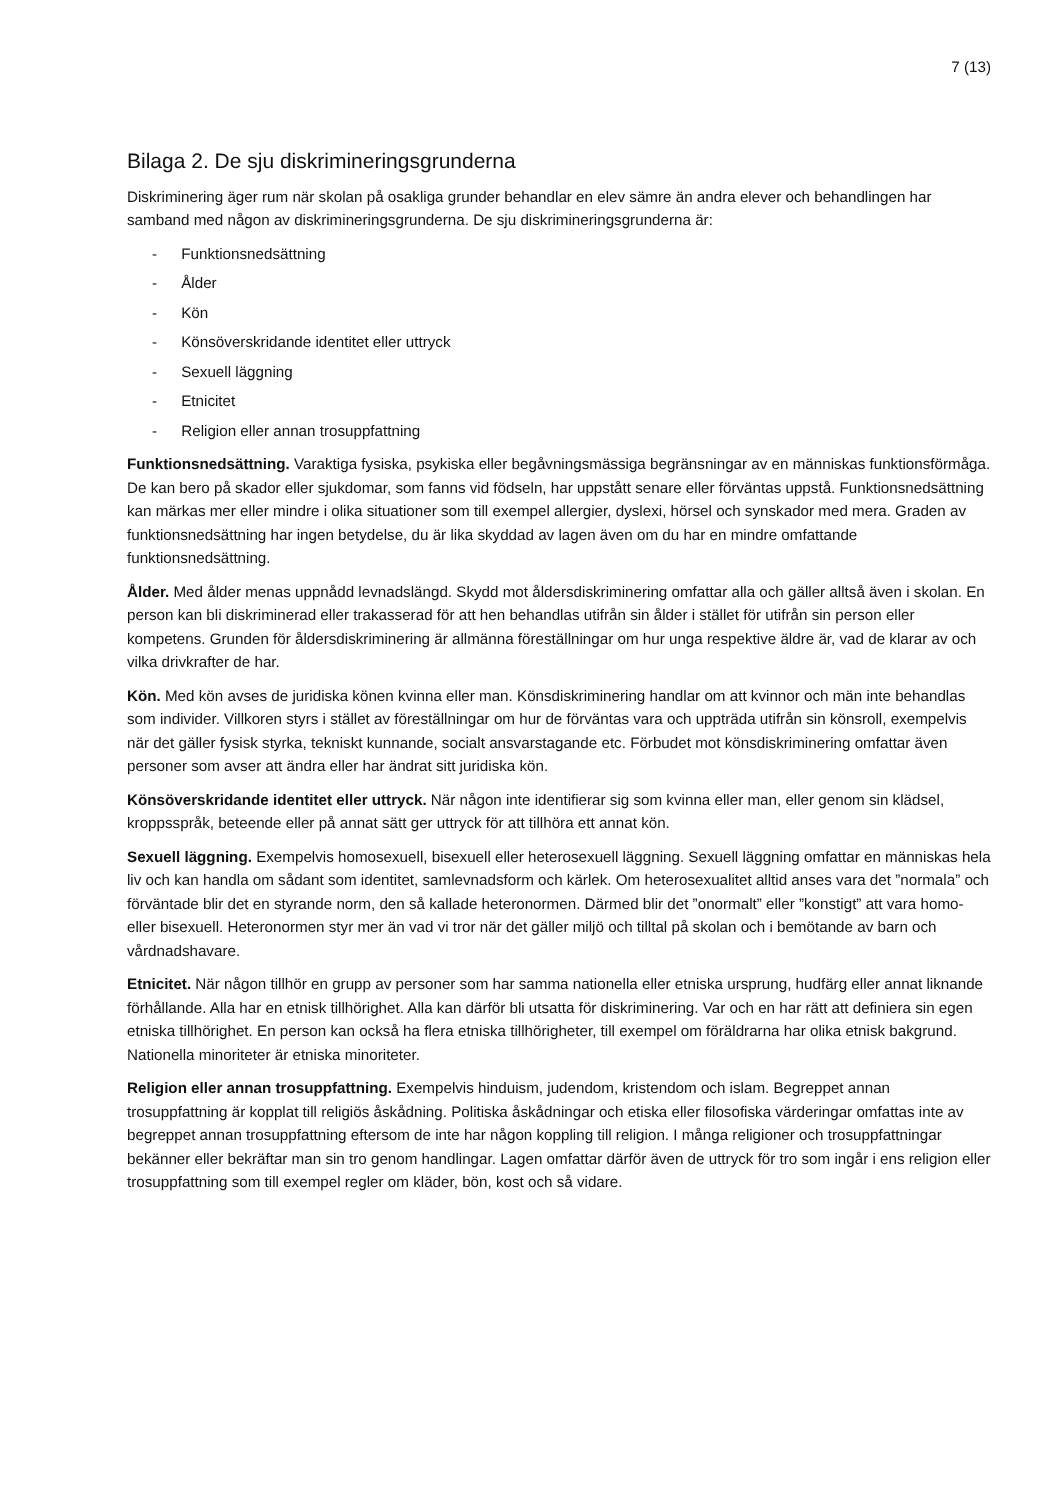7 (13)
Bilaga 2. De sju diskrimineringsgrunderna
Diskriminering äger rum när skolan på osakliga grunder behandlar en elev sämre än andra elever och behandlingen har samband med någon av diskrimineringsgrunderna. De sju diskrimineringsgrunderna är:
- Funktionsnedsättning
- Ålder
- Kön
- Könsöverskridande identitet eller uttryck
- Sexuell läggning
- Etnicitet
- Religion eller annan trosuppfattning
Funktionsnedsättning. Varaktiga fysiska, psykiska eller begåvningsmässiga begränsningar av en människas funktionsförmåga. De kan bero på skador eller sjukdomar, som fanns vid födseln, har uppstått senare eller förväntas uppstå. Funktionsnedsättning kan märkas mer eller mindre i olika situationer som till exempel allergier, dyslexi, hörsel och synskador med mera. Graden av funktionsnedsättning har ingen betydelse, du är lika skyddad av lagen även om du har en mindre omfattande funktionsnedsättning.
Ålder. Med ålder menas uppnådd levnadslängd. Skydd mot åldersdiskriminering omfattar alla och gäller alltså även i skolan. En person kan bli diskriminerad eller trakasserad för att hen behandlas utifrån sin ålder i stället för utifrån sin person eller kompetens. Grunden för åldersdiskriminering är allmänna föreställningar om hur unga respektive äldre är, vad de klarar av och vilka drivkrafter de har.
Kön. Med kön avses de juridiska könen kvinna eller man. Könsdiskriminering handlar om att kvinnor och män inte behandlas som individer. Villkoren styrs i stället av föreställningar om hur de förväntas vara och uppträda utifrån sin könsroll, exempelvis när det gäller fysisk styrka, tekniskt kunnande, socialt ansvarstagande etc. Förbudet mot könsdiskriminering omfattar även personer som avser att ändra eller har ändrat sitt juridiska kön.
Könsöverskridande identitet eller uttryck. När någon inte identifierar sig som kvinna eller man, eller genom sin klädsel, kroppsspråk, beteende eller på annat sätt ger uttryck för att tillhöra ett annat kön.
Sexuell läggning. Exempelvis homosexuell, bisexuell eller heterosexuell läggning. Sexuell läggning omfattar en människas hela liv och kan handla om sådant som identitet, samlevnadsform och kärlek. Om heterosexualitet alltid anses vara det ”normala” och förväntade blir det en styrande norm, den så kallade heteronormen. Därmed blir det ”onormalt” eller ”konstigt” att vara homo- eller bisexuell. Heteronormen styr mer än vad vi tror när det gäller miljö och tilltal på skolan och i bemötande av barn och vårdnadshavare.
Etnicitet. När någon tillhör en grupp av personer som har samma nationella eller etniska ursprung, hudfärg eller annat liknande förhållande. Alla har en etnisk tillhörighet. Alla kan därför bli utsatta för diskriminering. Var och en har rätt att definiera sin egen etniska tillhörighet. En person kan också ha flera etniska tillhörigheter, till exempel om föräldrarna har olika etnisk bakgrund. Nationella minoriteter är etniska minoriteter.
Religion eller annan trosuppfattning. Exempelvis hinduism, judendom, kristendom och islam. Begreppet annan trosuppfattning är kopplat till religiös åskådning. Politiska åskådningar och etiska eller filosofiska värderingar omfattas inte av begreppet annan trosuppfattning eftersom de inte har någon koppling till religion. I många religioner och trosuppfattningar bekänner eller bekräftar man sin tro genom handlingar. Lagen omfattar därför även de uttryck för tro som ingår i ens religion eller trosuppfattning som till exempel regler om kläder, bön, kost och så vidare.